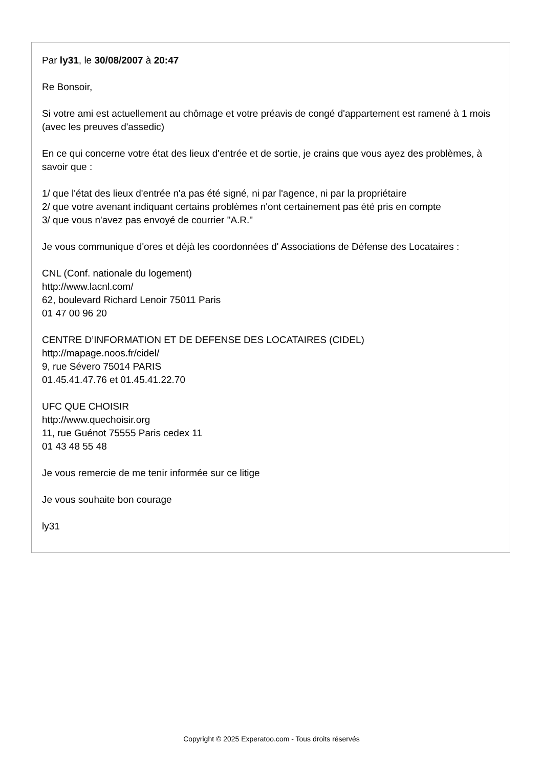Par ly31, le 30/08/2007 à 20:47
Re Bonsoir,
Si votre ami est actuellement au chômage et votre préavis de congé d'appartement est ramené à 1 mois (avec les preuves d'assedic)
En ce qui concerne votre état des lieux d'entrée et de sortie, je crains que vous ayez des problèmes, à savoir que :
1/ que l'état des lieux d'entrée n'a pas été signé, ni par l'agence, ni par la propriétaire
2/ que votre avenant indiquant certains problèmes n'ont certainement pas été pris en compte
3/ que vous n'avez pas envoyé de courrier "A.R."
Je vous communique d'ores et déjà les coordonnées d' Associations de Défense des Locataires :
CNL (Conf. nationale du logement)
http://www.lacnl.com/
62, boulevard Richard Lenoir 75011 Paris
01 47 00 96 20
CENTRE D’INFORMATION ET DE DEFENSE DES LOCATAIRES (CIDEL)
http://mapage.noos.fr/cidel/
9, rue Sévero 75014 PARIS
01.45.41.47.76 et 01.45.41.22.70
UFC QUE CHOISIR
http://www.quechoisir.org
11, rue Guénot 75555 Paris cedex 11
01 43 48 55 48
Je vous remercie de me tenir informée sur ce litige
Je vous souhaite bon courage
ly31
Copyright © 2025 Experatoo.com - Tous droits réservés